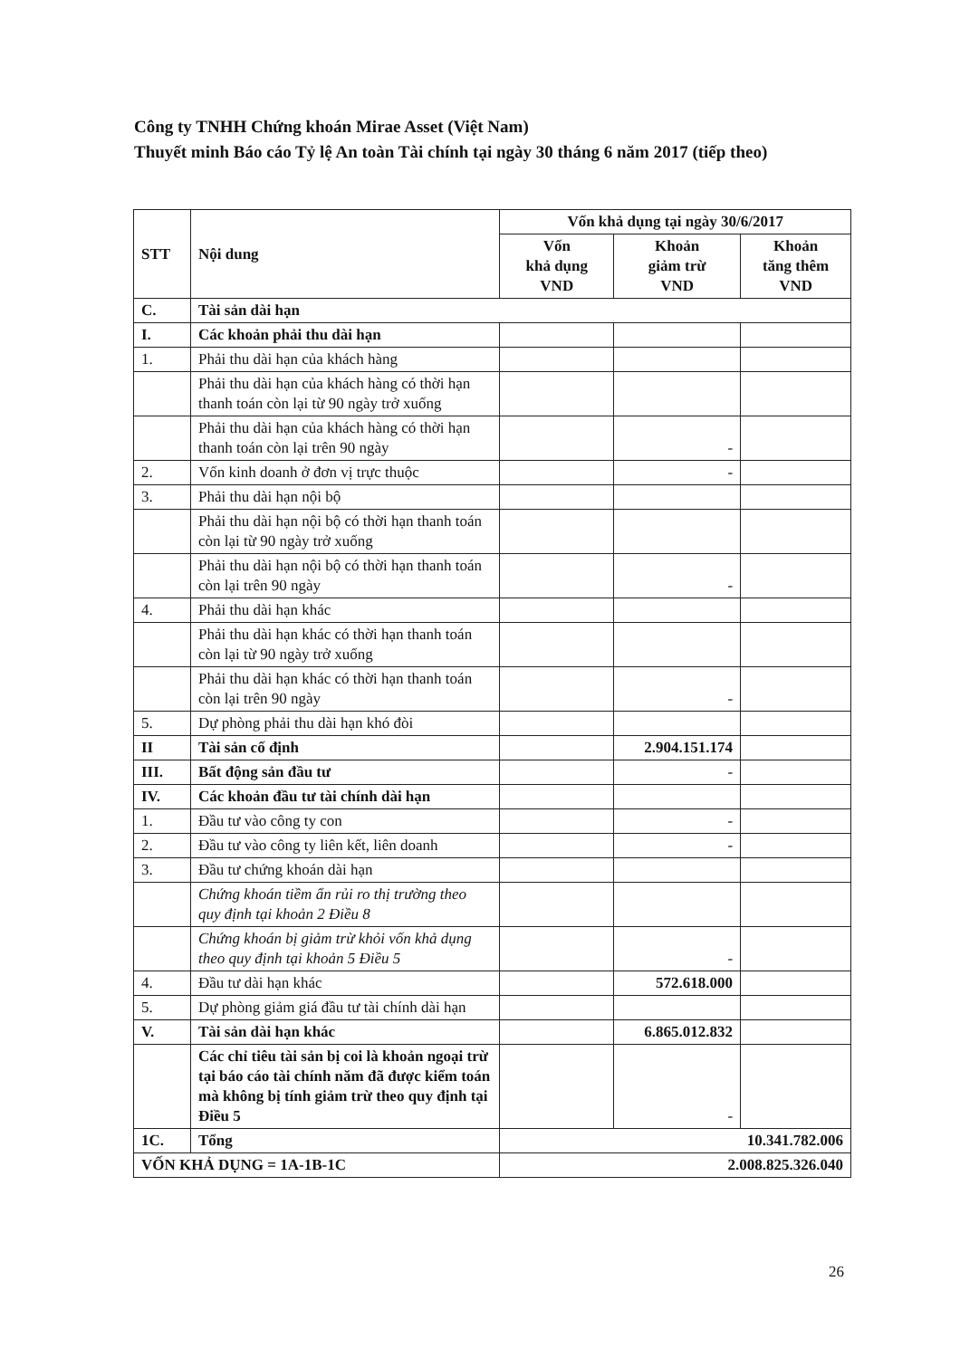Công ty TNHH Chứng khoán Mirae Asset (Việt Nam)
Thuyết minh Báo cáo Tỷ lệ An toàn Tài chính tại ngày 30 tháng 6 năm 2017 (tiếp theo)
| STT | Nội dung | Vốn khả dụng tại ngày 30/6/2017 | | |
| --- | --- | --- | --- | --- |
| | | Vốn khả dụng VND | Khoản giảm trừ VND | Khoản tăng thêm VND |
| C. | Tài sản dài hạn | | | |
| I. | Các khoản phải thu dài hạn | | | |
| 1. | Phải thu dài hạn của khách hàng | | | |
| | Phải thu dài hạn của khách hàng có thời hạn thanh toán còn lại từ 90 ngày trở xuống | | | |
| | Phải thu dài hạn của khách hàng có thời hạn thanh toán còn lại trên 90 ngày | | - | |
| 2. | Vốn kinh doanh ở đơn vị trực thuộc | | - | |
| 3. | Phải thu dài hạn nội bộ | | | |
| | Phải thu dài hạn nội bộ có thời hạn thanh toán còn lại từ 90 ngày trở xuống | | | |
| | Phải thu dài hạn nội bộ có thời hạn thanh toán còn lại trên 90 ngày | | - | |
| 4. | Phải thu dài hạn khác | | | |
| | Phải thu dài hạn khác có thời hạn thanh toán còn lại từ 90 ngày trở xuống | | | |
| | Phải thu dài hạn khác có thời hạn thanh toán còn lại trên 90 ngày | | - | |
| 5. | Dự phòng phải thu dài hạn khó đòi | | | |
| II | Tài sản cố định | | 2.904.151.174 | |
| III. | Bất động sản đầu tư | | - | |
| IV. | Các khoản đầu tư tài chính dài hạn | | | |
| 1. | Đầu tư vào công ty con | | - | |
| 2. | Đầu tư vào công ty liên kết, liên doanh | | - | |
| 3. | Đầu tư chứng khoán dài hạn | | | |
| | Chứng khoán tiềm ẩn rủi ro thị trường theo quy định tại khoản 2 Điều 8 | | | |
| | Chứng khoán bị giảm trừ khỏi vốn khả dụng theo quy định tại khoản 5 Điều 5 | | - | |
| 4. | Đầu tư dài hạn khác | | 572.618.000 | |
| 5. | Dự phòng giảm giá đầu tư tài chính dài hạn | | | |
| V. | Tài sản dài hạn khác | | 6.865.012.832 | |
| | Các chỉ tiêu tài sản bị coi là khoản ngoại trừ tại báo cáo tài chính năm đã được kiểm toán mà không bị tính giảm trừ theo quy định tại Điều 5 | | - | |
| 1C. | Tổng | 10.341.782.006 | | |
| VỐN KHẢ DỤNG = 1A-1B-1C | | 2.008.825.326.040 | | |
26